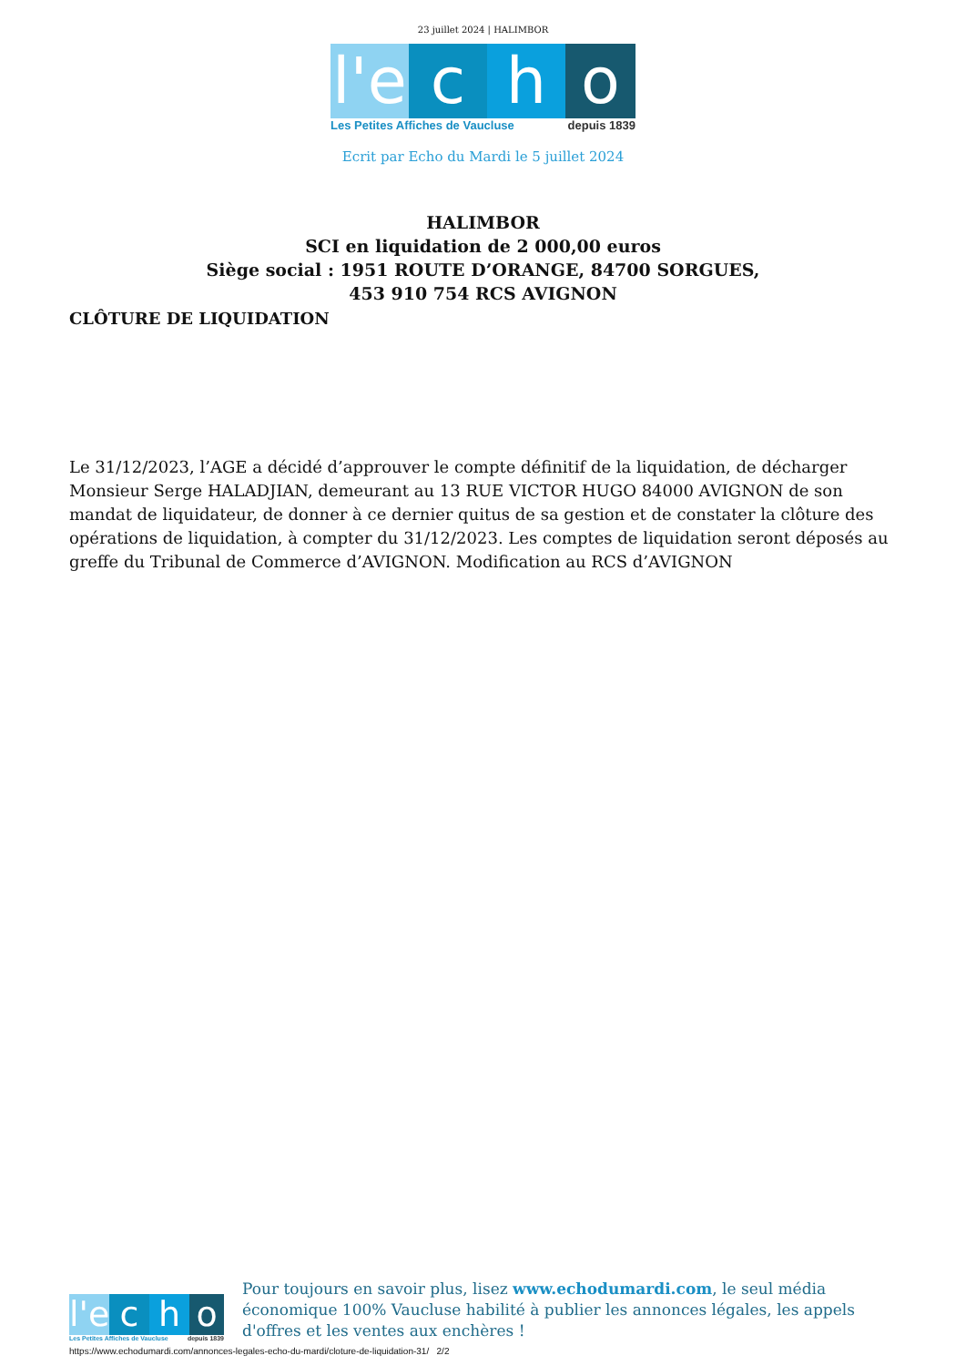23 juillet 2024 | HALIMBOR
l'e
c h o
Les Petites Affiches de Vaucluse depuis 1839
Ecrit par Echo du Mardi le 5 juillet 2024
HALIMBOR
SCI en liquidation de 2 000,00 euros
Siège social : 1951 ROUTE D’ORANGE, 84700 SORGUES,
453 910 754 RCS AVIGNON
CLÔTURE DE LIQUIDATION
Le 31/12/2023, l’AGE a décidé d’approuver le compte définitif de la liquidation, de décharger Monsieur Serge HALADJIAN, demeurant au 13 RUE VICTOR HUGO 84000 AVIGNON de son mandat de liquidateur, de donner à ce dernier quitus de sa gestion et de constater la clôture des opérations de liquidation, à compter du 31/12/2023. Les comptes de liquidation seront déposés au greffe du Tribunal de Commerce d’AVIGNON. Modification au RCS d’AVIGNON
l'e
c h o
Les Petites Affiches de Vaucluse depuis 1839
Pour toujours en savoir plus, lisez www.echodumardi.com, le seul média économique 100% Vaucluse habilité à publier les annonces légales, les appels d'offres et les ventes aux enchères !
https://www.echodumardi.com/annonces-legales-echo-du-mardi/cloture-de-liquidation-31/ 2/2